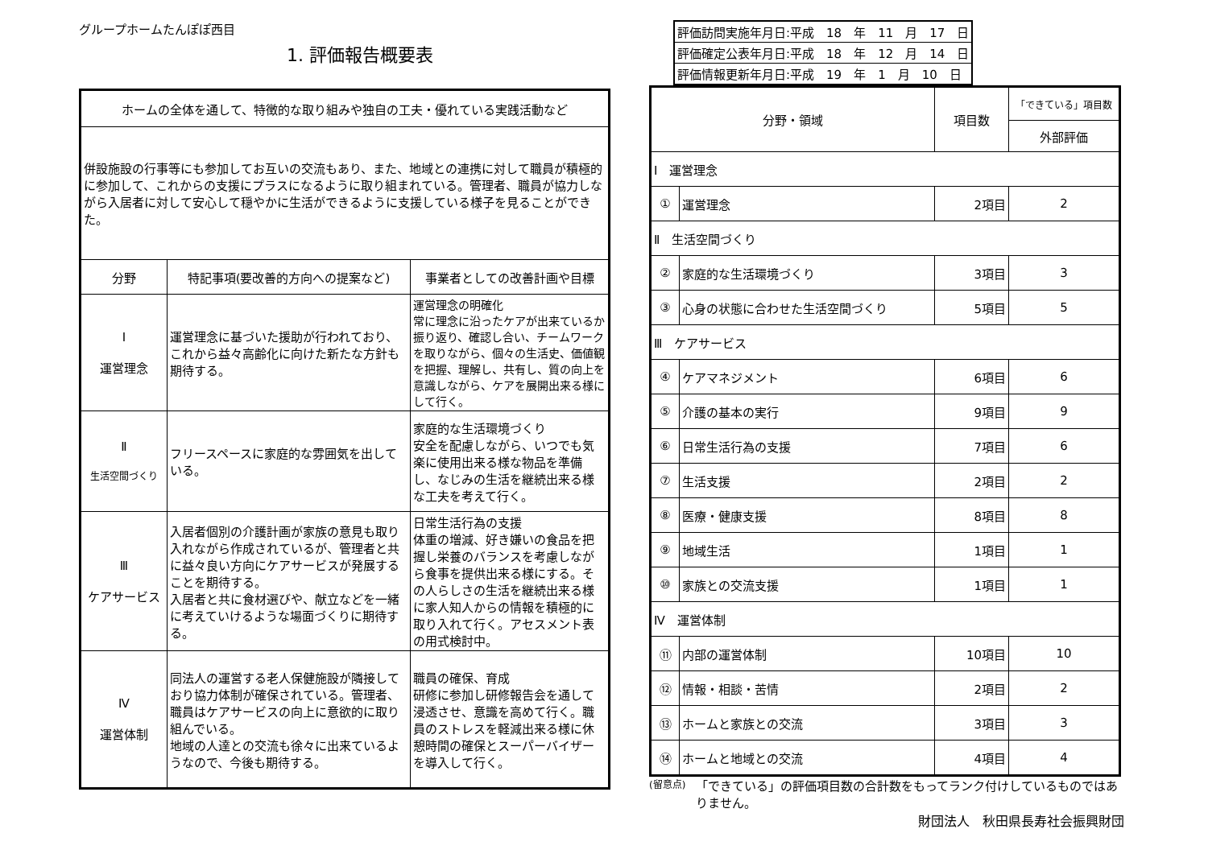グループホームたんぽぽ西目
1. 評価報告概要表
| ホームの全体を通して、特徴的な取り組みや独自の工夫・優れている実践活動など | | |
| 併設施設の行事等にも参加してお互いの交流もあり、また、地域との連携に対して職員が積極的に参加して、これからの支援にプラスになるように取り組まれている。管理者、職員が協力しながら入居者に対して安心して穏やかに生活ができるように支援している様子を見ることができた。 | | |
| 分野 | 特記事項(要改善的方向への提案など) | 事業者としての改善計画や目標 |
| Ⅰ 運営理念 | 運営理念に基づいた援助が行われており、これから益々高齢化に向けた新たな方針も期待する。 | 運営理念の明確化 常に理念に沿ったケアが出来ているか振り返り、確認し合い、チームワークを取りながら、個々の生活史、価値観を把握、理解し、共有し、質の向上を意識しながら、ケアを展開出来る様にして行く。 |
| Ⅱ 生活空間づくり | フリースペースに家庭的な雰囲気を出している。 | 家庭的な生活環境づくり 安全を配慮しながら、いつでも気楽に使用出来る様な物品を準備し、なじみの生活を継続出来る様な工夫を考えて行く。 |
| Ⅲ ケアサービス | 入居者個別の介護計画が家族の意見も取り入れながら作成されているが、管理者と共に益々良い方向にケアサービスが発展することを期待する。 入居者と共に食材選びや、献立などを一緒に考えていけるような場面づくりに期待する。 | 日常生活行為の支援 体重の増減、好き嫌いの食品を把握し栄養のバランスを考慮しながら食事を提供出来る様にする。その人らしさの生活を継続出来る様に家人知人からの情報を積極的に取り入れて行く。アセスメント表の用式検討中。 |
| Ⅳ 運営体制 | 同法人の運営する老人保健施設が隣接しており協力体制が確保されている。管理者、職員はケアサービスの向上に意欲的に取り組んでいる。 地域の人達との交流も徐々に出来ているようなので、今後も期待する。 | 職員の確保、育成 研修に参加し研修報告会を通して浸透させ、意識を高めて行く。職員のストレスを軽減出来る様に休憩時間の確保とスーパーバイザーを導入して行く。 |
| 評価訪問実施年月日:平成 18 年 11 月 17 日 |
| 評価確定公表年月日:平成 18 年 12 月 14 日 |
| 評価情報更新年月日:平成 19 年 1 月 10 日 |
| 分野・領域 | | 項目数 | 「できている」項目数 |
| --- | --- | --- | --- |
| | | | 外部評価 |
| Ⅰ 運営理念 | | | |
| ① | 運営理念 | 2項目 | 2 |
| Ⅱ 生活空間づくり | | | |
| ② | 家庭的な生活環境づくり | 3項目 | 3 |
| ③ | 心身の状態に合わせた生活空間づくり | 5項目 | 5 |
| Ⅲ ケアサービス | | | |
| ④ | ケアマネジメント | 6項目 | 6 |
| ⑤ | 介護の基本の実行 | 9項目 | 9 |
| ⑥ | 日常生活行為の支援 | 7項目 | 6 |
| ⑦ | 生活支援 | 2項目 | 2 |
| ⑧ | 医療・健康支援 | 8項目 | 8 |
| ⑨ | 地域生活 | 1項目 | 1 |
| ⑩ | 家族との交流支援 | 1項目 | 1 |
| Ⅳ 運営体制 | | | |
| ⑪ | 内部の運営体制 | 10項目 | 10 |
| ⑫ | 情報・相談・苦情 | 2項目 | 2 |
| ⑬ | ホームと家族との交流 | 3項目 | 3 |
| ⑭ | ホームと地域との交流 | 4項目 | 4 |
(留意点) 「できている」の評価項目数の合計数をもってランク付けしているものではありません。
財団法人　秋田県長寿社会振興財団